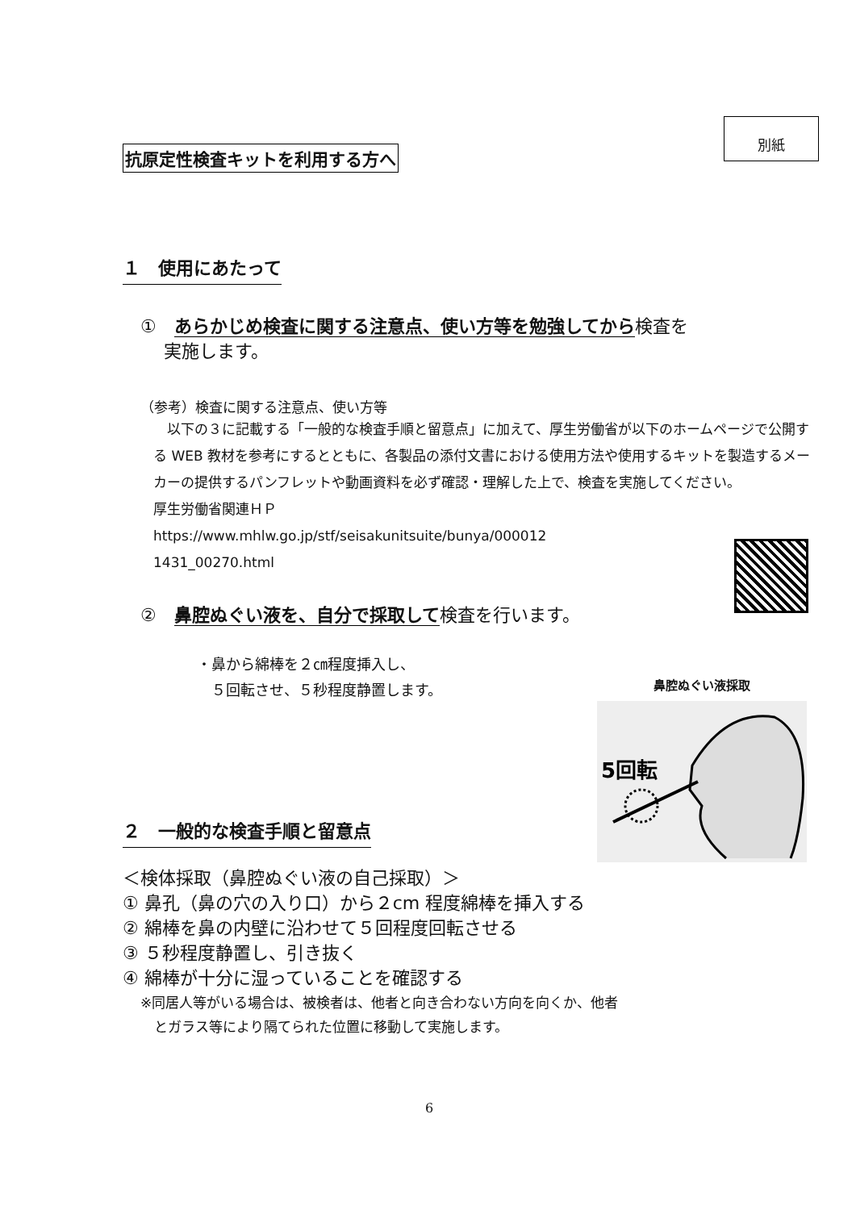別紙
抗原定性検査キットを利用する方へ
１　使用にあたって
①　あらかじめ検査に関する注意点、使い方等を勉強してから検査を
　 実施します。
（参考）検査に関する注意点、使い方等
　以下の３に記載する「一般的な検査手順と留意点」に加えて、厚生労働省が以下のホームページで公開する WEB 教材を参考にするとともに、各製品の添付文書における使用方法や使用するキットを製造するメーカーの提供するパンフレットや動画資料を必ず確認・理解した上で、検査を実施してください。
厚生労働省関連ＨＰ
https://www.mhlw.go.jp/stf/seisakunitsuite/bunya/000012
1431_00270.html
②　鼻腔ぬぐい液を、自分で採取して検査を行います。
・鼻から綿棒を２㎝程度挿入し、
　５回転させ、５秒程度静置します。
２　一般的な検査手順と留意点
＜検体採取（鼻腔ぬぐい液の自己採取）＞
① 鼻孔（鼻の穴の入り口）から２cm 程度綿棒を挿入する
② 綿棒を鼻の内壁に沿わせて５回程度回転させる
③ ５秒程度静置し、引き抜く
④ 綿棒が十分に湿っていることを確認する
※同居人等がいる場合は、被検者は、他者と向き合わない方向を向くか、他者
　とガラス等により隔てられた位置に移動して実施します。
6
鼻腔ぬぐい液採取
5回転